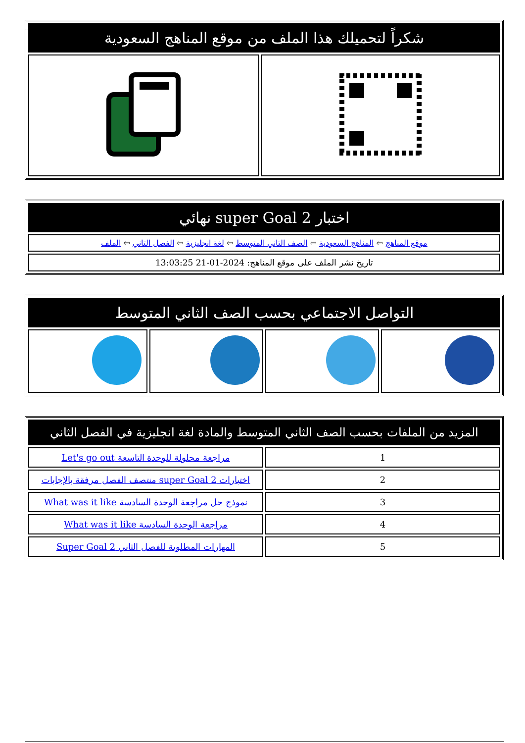| شكراً لتحميلك هذا الملف من موقع المناهج السعودية | |
| --- | --- |
| اختبار super Goal 2 نهائي |
| --- |
| موقع المناهج ⇦ المناهج السعودية ⇦ الصف الثاني المتوسط ⇦ لغة انجليزية ⇦ الفصل الثاني ⇦ الملف |
| تاريخ نشر الملف على موقع المناهج: 2024-01-21 13:03:25 |
| التواصل الاجتماعي بحسب الصف الثاني المتوسط | | | |
| --- | --- | --- | --- |
| المزيد من الملفات بحسب الصف الثاني المتوسط والمادة لغة انجليزية في الفصل الثاني | |
| --- | --- |
| 1 | مراجعة محلولة للوحدة التاسعة Let's go out |
| 2 | اختبارات super Goal 2 منتصف الفصل مرفقة بالإجابات |
| 3 | نموذج حل مراجعة الوحدة السادسة What was it like |
| 4 | مراجعة الوحدة السادسة What was it like |
| 5 | المهارات المطلوبة للفصل الثاني Super Goal 2 |